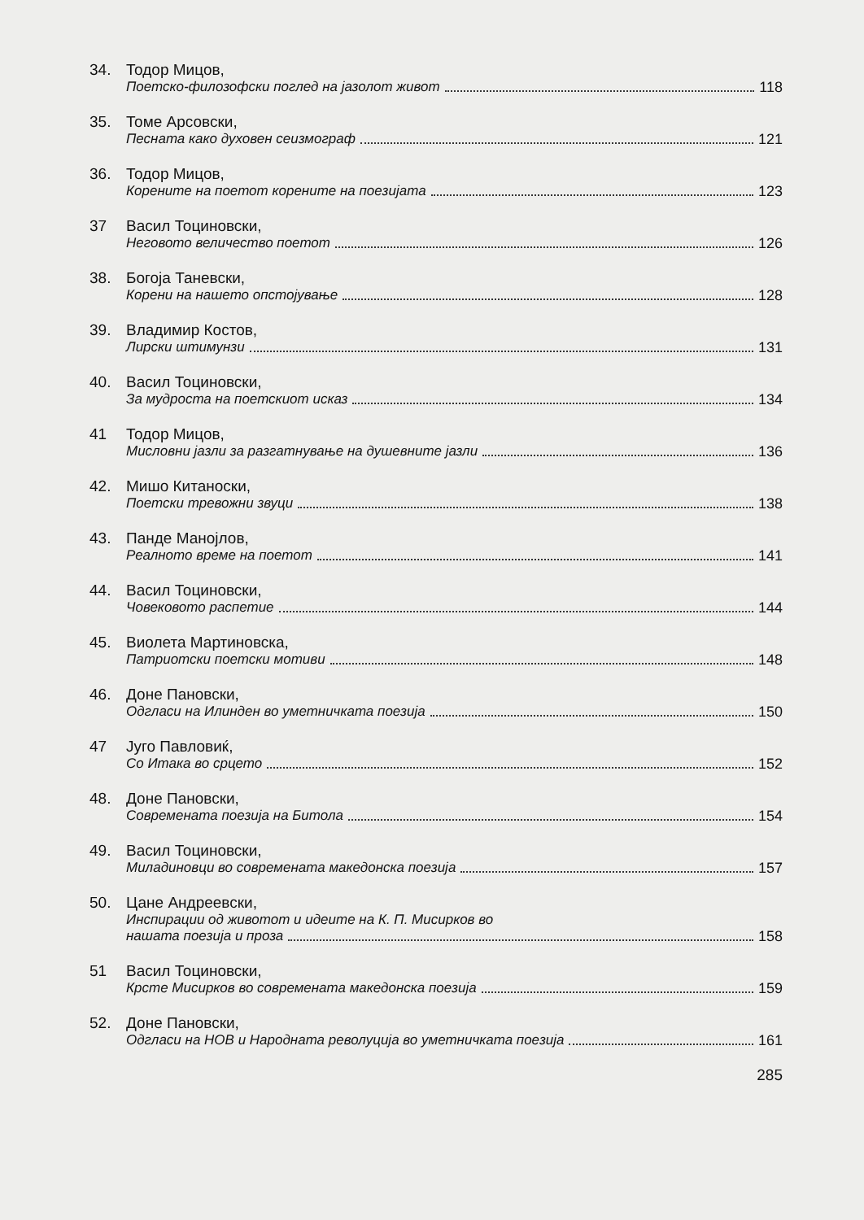34. Тодор Мицов,
Поетско-филозофски поглед на јазолот живот 118
35. Томе Арсовски,
Песната како духовен сеизмограф 121
36. Тодор Мицов,
Корените на поетот корените на поезијата 123
37 Васил Тоциновски,
Неговото величество поетот 126
38. Богоја Таневски,
Корени на нашето опстојување 128
39. Владимир Костов,
Лирски штимунзи 131
40. Васил Тоциновски,
За мудроста на поетскиот исказ 134
41 Тодор Мицов,
Мисловни јазли за разгатнување на душевните јазли 136
42. Мишо Китаноски,
Поетски тревожни звуци 138
43. Панде Манојлов,
Реалното време на поетот 141
44. Васил Тоциновски,
Човековото распетие 144
45. Виолета Мартиновска,
Патриотски поетски мотиви 148
46. Доне Пановски,
Одгласи на Илинден во уметничката поезија 150
47 Југо Павловиќ,
Со Итака во срцето 152
48. Доне Пановски,
Современата поезија на Битола 154
49. Васил Тоциновски,
Миладиновци во современата македонска поезија 157
50. Цане Андреевски,
Инспирации од животот и идеите на К. П. Мисирков во
нашата поезија и проза 158
51 Васил Тоциновски,
Крсте Мисирков во современата македонска поезија 159
52. Доне Пановски,
Одгласи на НОВ и Народната револуција во уметничката поезија 161
285